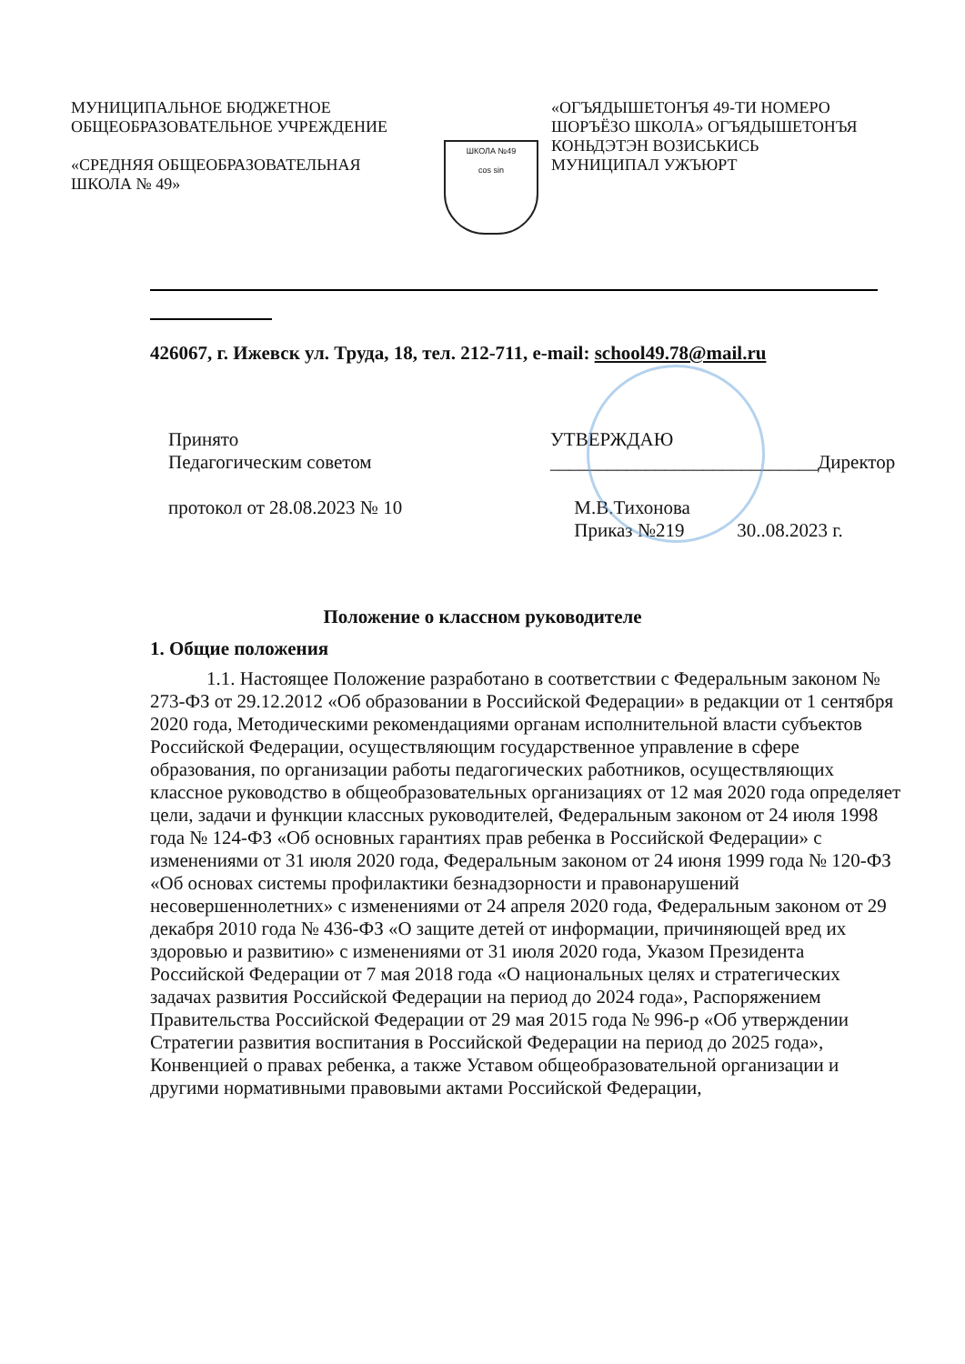МУНИЦИПАЛЬНОЕ БЮДЖЕТНОЕ
ОБЩЕОБРАЗОВАТЕЛЬНОЕ УЧРЕЖДЕНИЕ
«СРЕДНЯЯ ОБЩЕОБРАЗОВАТЕЛЬНАЯ
ШКОЛА № 49»
ШКОЛА №49
cos sin
«ОГЪЯДЫШЕТОНЪЯ 49-ТИ НОМЕРО
ШОРЪЁЗО ШКОЛА» ОГЪЯДЫШЕТОНЪЯ
КОНЬДЭТЭН ВОЗИСЬКИСЬ
МУНИЦИПАЛ УЖЪЮРТ
426067, г. Ижевск ул. Труда, 18, тел. 212-711, e-mail: school49.78@mail.ru
Принято
Педагогическим советом
протокол от 28.08.2023 № 10
УТВЕРЖДАЮ
____________________________Директор
М.В.Тихонова
Приказ №219 30..08.2023 г.
Положение о классном руководителе
1. Общие положения
1.1. Настоящее Положение разработано в соответствии с Федеральным законом № 273-ФЗ от 29.12.2012 «Об образовании в Российской Федерации» в редакции от 1 сентября 2020 года, Методическими рекомендациями органам исполнительной власти субъектов Российской Федерации, осуществляющим государственное управление в сфере образования, по организации работы педагогических работников, осуществляющих классное руководство в общеобразовательных организациях от 12 мая 2020 года определяет цели, задачи и функции классных руководителей, Федеральным законом от 24 июля 1998 года № 124-ФЗ «Об основных гарантиях прав ребенка в Российской Федерации» с изменениями от 31 июля 2020 года, Федеральным законом от 24 июня 1999 года № 120-ФЗ «Об основах системы профилактики безнадзорности и правонарушений несовершеннолетних» с изменениями от 24 апреля 2020 года, Федеральным законом от 29 декабря 2010 года № 436-ФЗ «О защите детей от информации, причиняющей вред их здоровью и развитию» с изменениями от 31 июля 2020 года, Указом Президента Российской Федерации от 7 мая 2018 года «О национальных целях и стратегических задачах развития Российской Федерации на период до 2024 года», Распоряжением Правительства Российской Федерации от 29 мая 2015 года № 996-р «Об утверждении Стратегии развития воспитания в Российской Федерации на период до 2025 года», Конвенцией о правах ребенка, а также Уставом общеобразовательной организации и другими нормативными правовыми актами Российской Федерации,